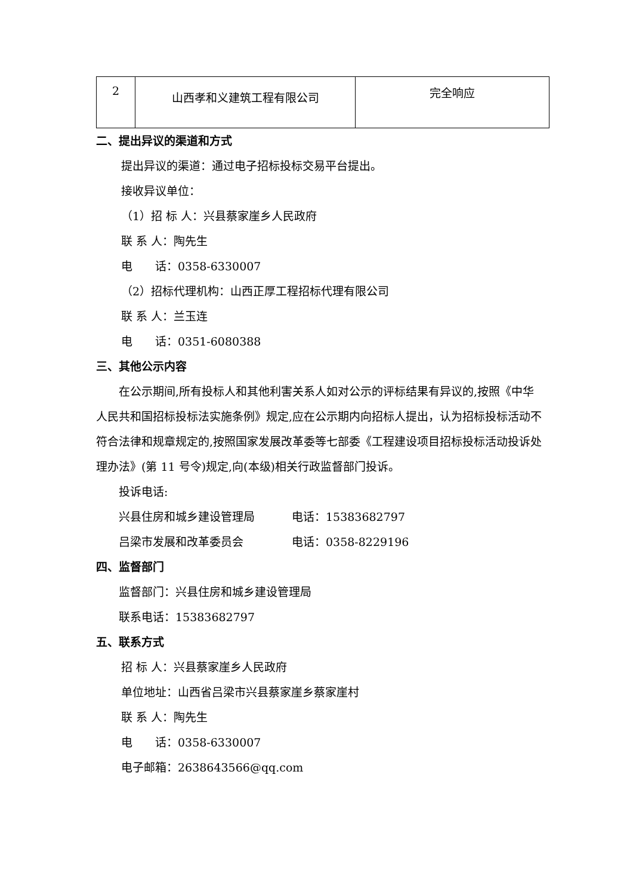| 2 | 山西孝和义建筑工程有限公司 | 完全响应 |
二、提出异议的渠道和方式
提出异议的渠道：通过电子招标投标交易平台提出。
接收异议单位：
（1）招 标 人：兴县蔡家崖乡人民政府
联 系 人：陶先生
电　　话：0358-6330007
（2）招标代理机构：山西正厚工程招标代理有限公司
联 系 人：兰玉连
电　　话：0351-6080388
三、其他公示内容
在公示期间,所有投标人和其他利害关系人如对公示的评标结果有异议的,按照《中华人民共和国招标投标法实施条例》规定,应在公示期内向招标人提出，认为招标投标活动不符合法律和规章规定的,按照国家发展改革委等七部委《工程建设项目招标投标活动投诉处理办法》(第 11 号令)规定,向(本级)相关行政监督部门投诉。
投诉电话:
兴县住房和城乡建设管理局 电话：15383682797
吕梁市发展和改革委员会 电话：0358-8229196
四、监督部门
监督部门：兴县住房和城乡建设管理局
联系电话：15383682797
五、联系方式
招 标 人：兴县蔡家崖乡人民政府
单位地址：山西省吕梁市兴县蔡家崖乡蔡家崖村
联 系 人：陶先生
电　　话：0358-6330007
电子邮箱：2638643566@qq.com